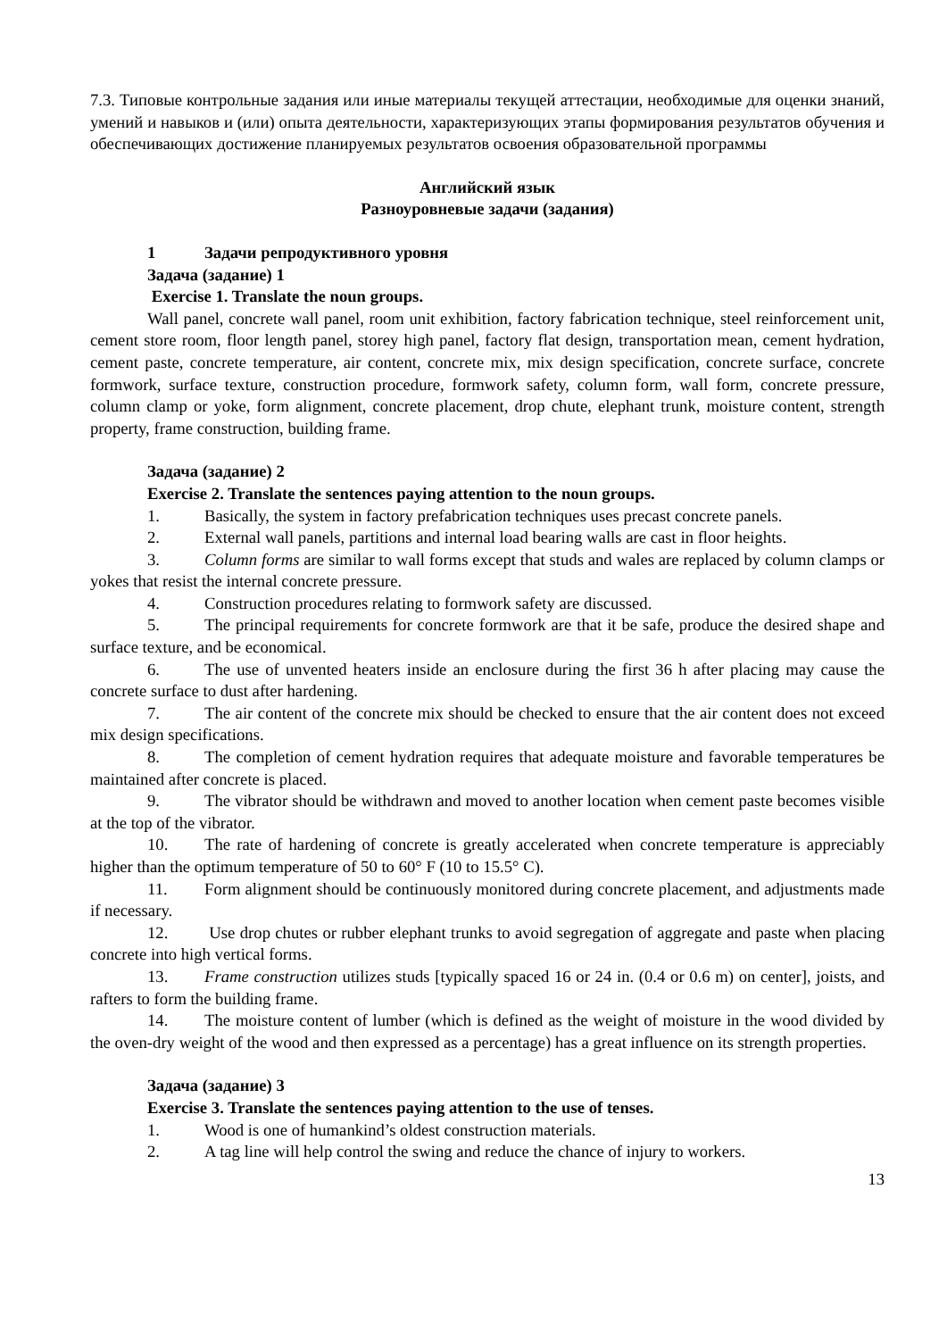7.3. Типовые контрольные задания или иные материалы текущей аттестации, необходимые для оценки знаний, умений и навыков и (или) опыта деятельности, характеризующих этапы формирования результатов обучения и обеспечивающих достижение планируемых результатов освоения образовательной программы
Английский язык
Разноуровневые задачи (задания)
1 Задачи репродуктивного уровня
Задача (задание) 1
Exercise 1. Translate the noun groups.
Wall panel, concrete wall panel, room unit exhibition, factory fabrication technique, steel reinforcement unit, cement store room, floor length panel, storey high panel, factory flat design, transportation mean, cement hydration, cement paste, concrete temperature, air content, concrete mix, mix design specification, concrete surface, concrete formwork, surface texture, construction procedure, formwork safety, column form, wall form, concrete pressure, column clamp or yoke, form alignment, concrete placement, drop chute, elephant trunk, moisture content, strength property, frame construction, building frame.
Задача (задание) 2
Exercise 2. Translate the sentences paying attention to the noun groups.
1. Basically, the system in factory prefabrication techniques uses precast concrete panels.
2. External wall panels, partitions and internal load bearing walls are cast in floor heights.
3. Column forms are similar to wall forms except that studs and wales are replaced by column clamps or yokes that resist the internal concrete pressure.
4. Construction procedures relating to formwork safety are discussed.
5. The principal requirements for concrete formwork are that it be safe, produce the desired shape and surface texture, and be economical.
6. The use of unvented heaters inside an enclosure during the first 36 h after placing may cause the concrete surface to dust after hardening.
7. The air content of the concrete mix should be checked to ensure that the air content does not exceed mix design specifications.
8. The completion of cement hydration requires that adequate moisture and favorable temperatures be maintained after concrete is placed.
9. The vibrator should be withdrawn and moved to another location when cement paste becomes visible at the top of the vibrator.
10. The rate of hardening of concrete is greatly accelerated when concrete temperature is appreciably higher than the optimum temperature of 50 to 60° F (10 to 15.5° C).
11. Form alignment should be continuously monitored during concrete placement, and adjustments made if necessary.
12. Use drop chutes or rubber elephant trunks to avoid segregation of aggregate and paste when placing concrete into high vertical forms.
13. Frame construction utilizes studs [typically spaced 16 or 24 in. (0.4 or 0.6 m) on center], joists, and rafters to form the building frame.
14. The moisture content of lumber (which is defined as the weight of moisture in the wood divided by the oven-dry weight of the wood and then expressed as a percentage) has a great influence on its strength properties.
Задача (задание) 3
Exercise 3. Translate the sentences paying attention to the use of tenses.
1. Wood is one of humankind’s oldest construction materials.
2. A tag line will help control the swing and reduce the chance of injury to workers.
13